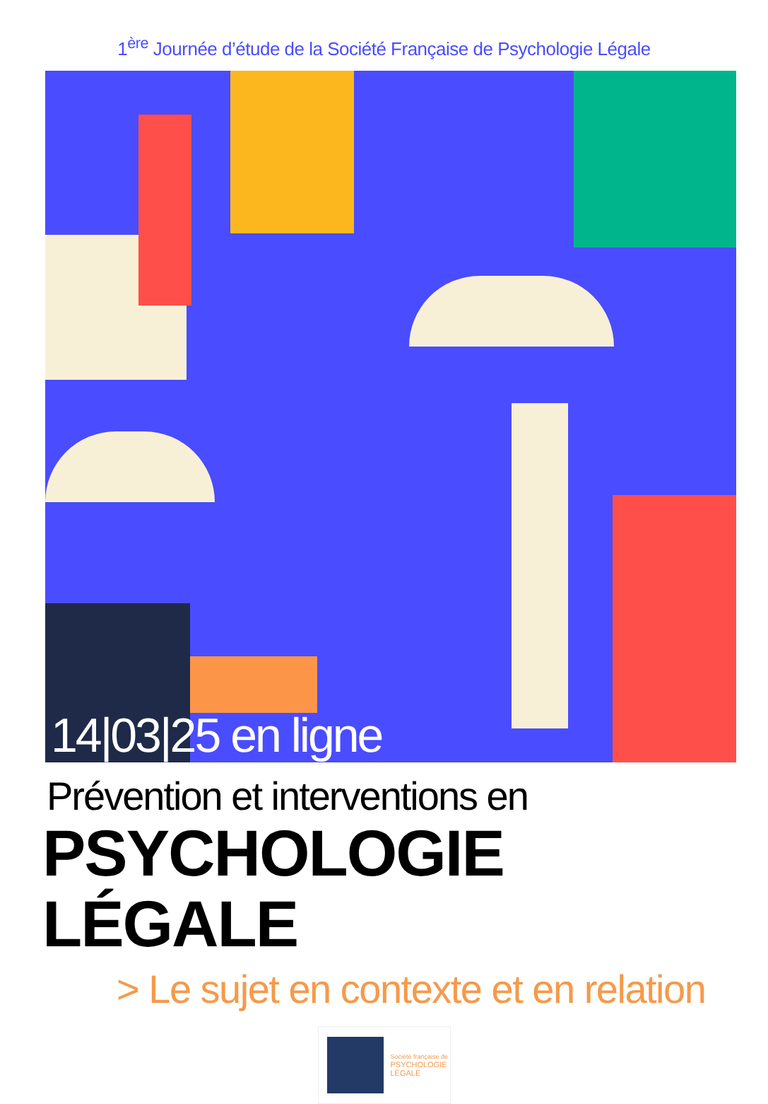1<sup>ère</sup> Journée d’étude de la Société Française de Psychologie Légale
14|03|25 en ligne
Prévention et interventions en
PSYCHOLOGIE LÉGALE
> Le sujet en contexte et en relation
Société française de
PSYCHOLOGIE
LÉGALE